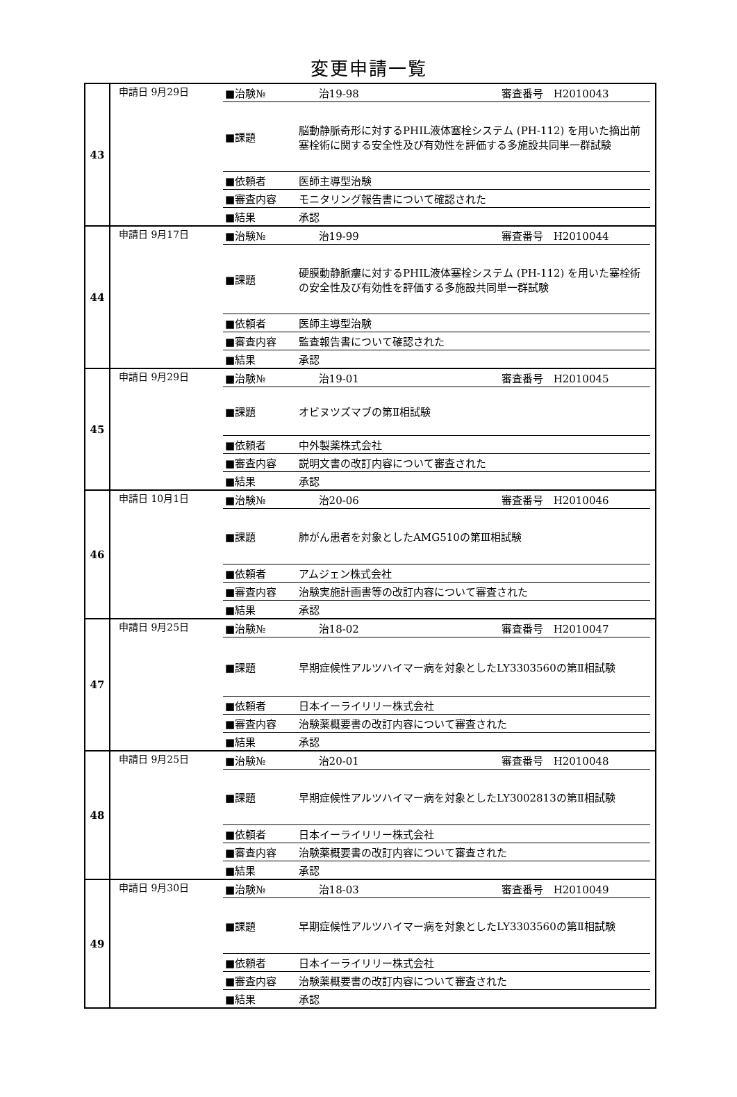変更申請一覧
| 43 | 申請日 9月29日 / ■治験№ / 治19-98 審査番号 H2010043 / / ■課題 / 脳動静脈奇形に対するPHIL液体塞栓システム (PH-112) を用いた摘出前塞栓術に関する安全性及び有効性を評価する多施設共同単一群試験 / / ■依頼者 / 医師主導型治験 / / ■審査内容 / モニタリング報告書について確認された / / ■結果 / 承認 / |
| 44 | 申請日 9月17日 / ■治験№ / 治19-99 審査番号 H2010044 / / ■課題 / 硬膜動静脈瘻に対するPHIL液体塞栓システム (PH-112) を用いた塞栓術の安全性及び有効性を評価する多施設共同単一群試験 / / ■依頼者 / 医師主導型治験 / / ■審査内容 / 監査報告書について確認された / / ■結果 / 承認 / |
| 45 | 申請日 9月29日 / ■治験№ / 治19-01 審査番号 H2010045 / / ■課題 / オビヌツズマブの第Ⅱ相試験 / / ■依頼者 / 中外製薬株式会社 / / ■審査内容 / 説明文書の改訂内容について審査された / / ■結果 / 承認 / |
| 46 | 申請日 10月1日 / ■治験№ / 治20-06 審査番号 H2010046 / / ■課題 / 肺がん患者を対象としたAMG510の第Ⅲ相試験 / / ■依頼者 / アムジェン株式会社 / / ■審査内容 / 治験実施計画書等の改訂内容について審査された / / ■結果 / 承認 / |
| 47 | 申請日 9月25日 / ■治験№ / 治18-02 審査番号 H2010047 / / ■課題 / 早期症候性アルツハイマー病を対象としたLY3303560の第Ⅱ相試験 / / ■依頼者 / 日本イーライリリー株式会社 / / ■審査内容 / 治験薬概要書の改訂内容について審査された / / ■結果 / 承認 / |
| 48 | 申請日 9月25日 / ■治験№ / 治20-01 審査番号 H2010048 / / ■課題 / 早期症候性アルツハイマー病を対象としたLY3002813の第Ⅱ相試験 / / ■依頼者 / 日本イーライリリー株式会社 / / ■審査内容 / 治験薬概要書の改訂内容について審査された / / ■結果 / 承認 / |
| 49 | 申請日 9月30日 / ■治験№ / 治18-03 審査番号 H2010049 / / ■課題 / 早期症候性アルツハイマー病を対象としたLY3303560の第Ⅱ相試験 / / ■依頼者 / 日本イーライリリー株式会社 / / ■審査内容 / 治験薬概要書の改訂内容について審査された / / ■結果 / 承認 / |